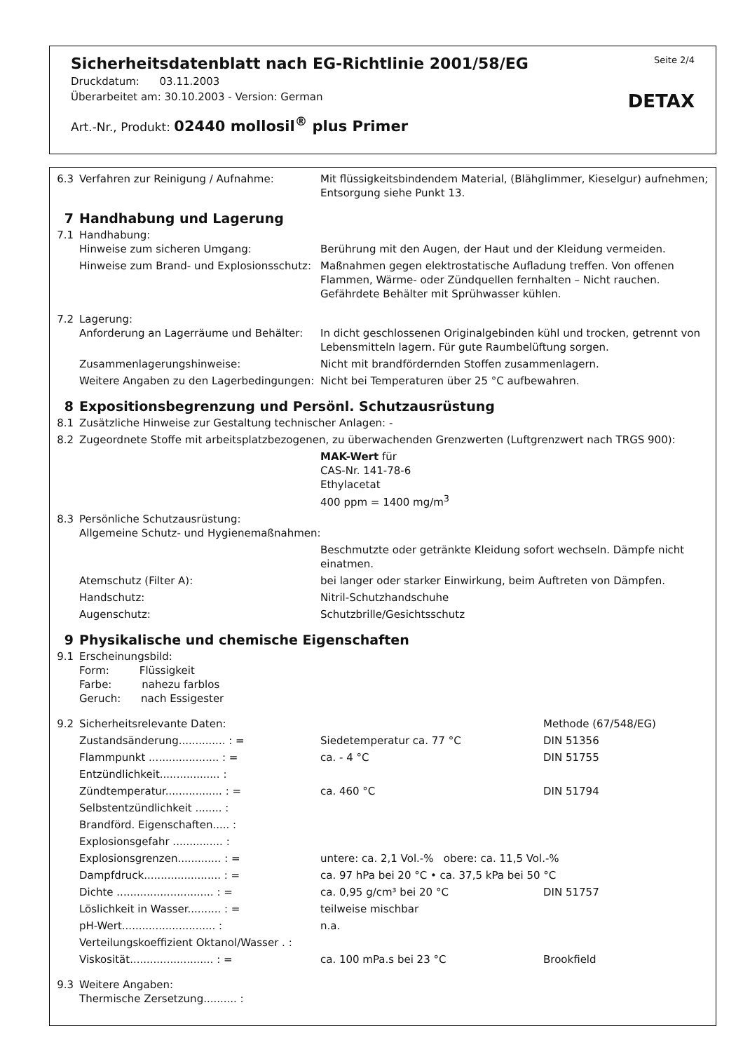Sicherheitsdatenblatt nach EG-Richtlinie 2001/58/EG Seite 2/4
Druckdatum: 03.11.2003
Überarbeitet am: 30.10.2003 - Version: German DETAX
Art.-Nr., Produkt: 02440 mollosil<sup>®</sup> plus Primer
| 6.3 | Verfahren zur Reinigung / Aufnahme: | Mit flüssigkeitsbindendem Material, (Blähglimmer, Kieselgur) aufnehmen; Entsorgung siehe Punkt 13. | |
| 7 | Handhabung und Lagerung | | |
| 7.1 | Handhabung: Hinweise zum sicheren Umgang: | Berührung mit den Augen, der Haut und der Kleidung vermeiden. | |
| | Hinweise zum Brand- und Explosionsschutz: | Maßnahmen gegen elektrostatische Aufladung treffen. Von offenen Flammen, Wärme- oder Zündquellen fernhalten – Nicht rauchen. Gefährdete Behälter mit Sprühwasser kühlen. | |
| 7.2 | Lagerung: Anforderung an Lagerräume und Behälter: | In dicht geschlossenen Originalgebinden kühl und trocken, getrennt von Lebensmitteln lagern. Für gute Raumbelüftung sorgen. | |
| | Zusammenlagerungshinweise: | Nicht mit brandfördernden Stoffen zusammenlagern. | |
| | Weitere Angaben zu den Lagerbedingungen: | Nicht bei Temperaturen über 25 °C aufbewahren. | |
| 8 | Expositionsbegrenzung und Persönl. Schutzausrüstung | | |
| 8.1 | Zusätzliche Hinweise zur Gestaltung technischer Anlagen: - | | |
| 8.2 | Zugeordnete Stoffe mit arbeitsplatzbezogenen, zu überwachenden Grenzwerten (Luftgrenzwert nach TRGS 900): | | |
| | | MAK-Wert für CAS-Nr. 141-78-6 Ethylacetat 400 ppm = 1400 mg/m<sup>3</sup> | |
| 8.3 | Persönliche Schutzausrüstung: Allgemeine Schutz- und Hygienemaßnahmen: | | |
| | | Beschmutzte oder getränkte Kleidung sofort wechseln. Dämpfe nicht einatmen. | |
| | Atemschutz (Filter A): | bei langer oder starker Einwirkung, beim Auftreten von Dämpfen. | |
| | Handschutz: | Nitril-Schutzhandschuhe | |
| | Augenschutz: | Schutzbrille/Gesichtsschutz | |
| 9 | Physikalische und chemische Eigenschaften | | |
| 9.1 | Erscheinungsbild: Form: Flüssigkeit Farbe: nahezu farblos Geruch: nach Essigester | | |
| 9.2 | Sicherheitsrelevante Daten: | | Methode (67/548/EG) |
| | Zustandsänderung.............. : = | Siedetemperatur ca. 77 °C | DIN 51356 |
| | Flammpunkt ..................... : = | ca. - 4 °C | DIN 51755 |
| | Entzündlichkeit.................. : | | |
| | Zündtemperatur................. : = | ca. 460 °C | DIN 51794 |
| | Selbstentzündlichkeit ........ : | | |
| | Brandförd. Eigenschaften..... : | | |
| | Explosionsgefahr ............... : | | |
| | Explosionsgrenzen............. : = | untere: ca. 2,1 Vol.-% obere: ca. 11,5 Vol.-% | |
| | Dampfdruck....................... : = | ca. 97 hPa bei 20 °C • ca. 37,5 kPa bei 50 °C | |
| | Dichte ............................. : = | ca. 0,95 g/cm³ bei 20 °C | DIN 51757 |
| | Löslichkeit in Wasser.......... : = | teilweise mischbar | |
| | pH-Wert............................ : | n.a. | |
| | Verteilungskoeffizient Oktanol/Wasser . : | | |
| | Viskosität......................... : = | ca. 100 mPa.s bei 23 °C | Brookfield |
| 9.3 | Weitere Angaben: Thermische Zersetzung.......... : | | |